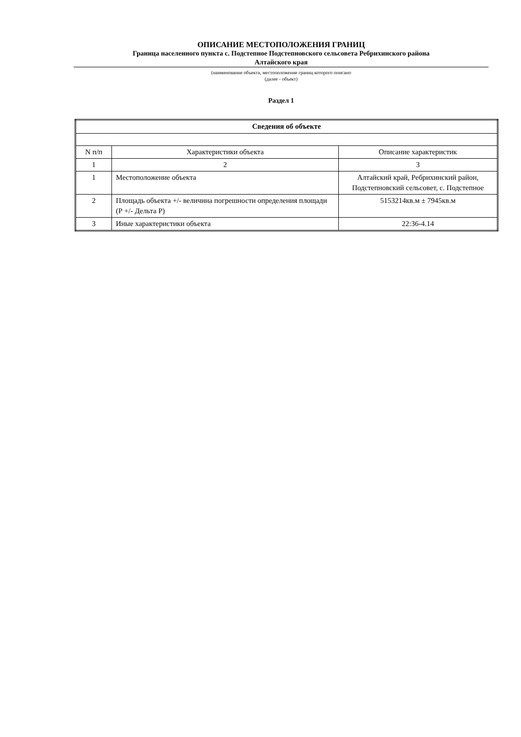ОПИСАНИЕ МЕСТОПОЛОЖЕНИЯ ГРАНИЦ
Граница населенного пункта с. Подстепное Подстепновского сельсовета Ребрихинского района
Алтайского края
(наименование объекта, местоположение границ которого описано
(далее - объект)
Раздел 1
| Сведения об объекте | | |
| --- | --- | --- |
| N п/п | Характеристики объекта | Описание характеристик |
| 1 | 2 | 3 |
| 1 | Местоположение объекта | Алтайский край, Ребрихинский район, Подстепновский сельсовет, с. Подстепное |
| 2 | Площадь объекта +/- величина погрешности определения площади (Р +/- Дельта Р) | 5153214кв.м ± 7945кв.м |
| 3 | Иные характеристики объекта | 22:36-4.14 |